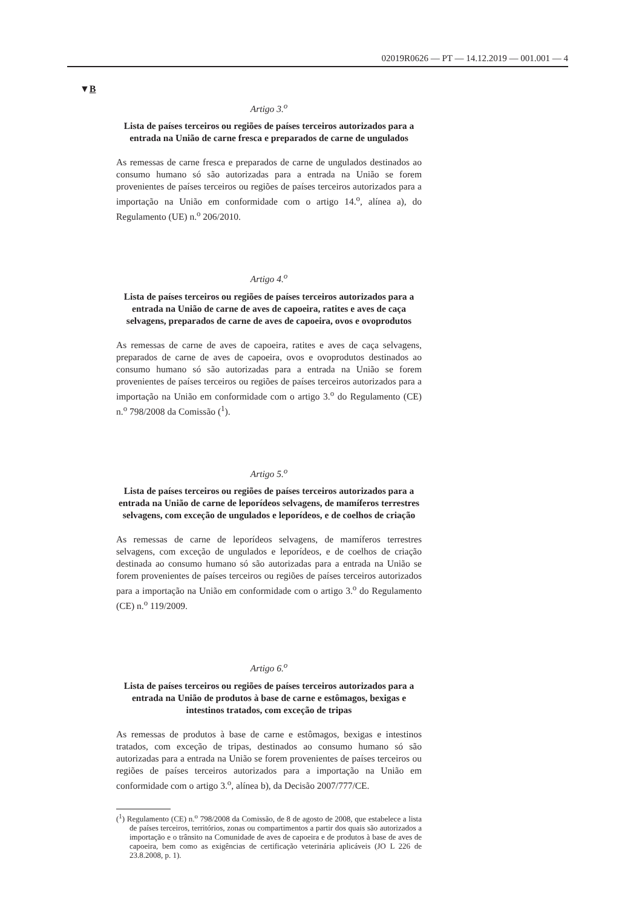02019R0626 — PT — 14.12.2019 — 001.001 — 4
▼B
Artigo 3.<sup>o</sup>
Lista de países terceiros ou regiões de países terceiros autorizados para a entrada na União de carne fresca e preparados de carne de ungulados
As remessas de carne fresca e preparados de carne de ungulados destinados ao consumo humano só são autorizadas para a entrada na União se forem provenientes de países terceiros ou regiões de países terceiros autorizados para a importação na União em conformidade com o artigo 14.<sup>o</sup>, alínea a), do Regulamento (UE) n.<sup>o</sup> 206/2010.
Artigo 4.<sup>o</sup>
Lista de países terceiros ou regiões de países terceiros autorizados para a entrada na União de carne de aves de capoeira, ratites e aves de caça selvagens, preparados de carne de aves de capoeira, ovos e ovoprodutos
As remessas de carne de aves de capoeira, ratites e aves de caça selvagens, preparados de carne de aves de capoeira, ovos e ovoprodutos destinados ao consumo humano só são autorizadas para a entrada na União se forem provenientes de países terceiros ou regiões de países terceiros autorizados para a importação na União em conformidade com o artigo 3.<sup>o</sup> do Regulamento (CE) n.<sup>o</sup> 798/2008 da Comissão (<sup>1</sup>).
Artigo 5.<sup>o</sup>
Lista de países terceiros ou regiões de países terceiros autorizados para a entrada na União de carne de leporídeos selvagens, de mamíferos terrestres selvagens, com exceção de ungulados e leporídeos, e de coelhos de criação
As remessas de carne de leporídeos selvagens, de mamíferos terrestres selvagens, com exceção de ungulados e leporídeos, e de coelhos de criação destinada ao consumo humano só são autorizadas para a entrada na União se forem provenientes de países terceiros ou regiões de países terceiros autorizados para a importação na União em conformidade com o artigo 3.<sup>o</sup> do Regulamento (CE) n.<sup>o</sup> 119/2009.
Artigo 6.<sup>o</sup>
Lista de países terceiros ou regiões de países terceiros autorizados para a entrada na União de produtos à base de carne e estômagos, bexigas e intestinos tratados, com exceção de tripas
As remessas de produtos à base de carne e estômagos, bexigas e intestinos tratados, com exceção de tripas, destinados ao consumo humano só são autorizadas para a entrada na União se forem provenientes de países terceiros ou regiões de países terceiros autorizados para a importação na União em conformidade com o artigo 3.<sup>o</sup>, alínea b), da Decisão 2007/777/CE.
(<sup>1</sup>) Regulamento (CE) n.<sup>o</sup> 798/2008 da Comissão, de 8 de agosto de 2008, que estabelece a lista de países terceiros, territórios, zonas ou compartimentos a partir dos quais são autorizados a importação e o trânsito na Comunidade de aves de capoeira e de produtos à base de aves de capoeira, bem como as exigências de certificação veterinária aplicáveis (JO L 226 de 23.8.2008, p. 1).